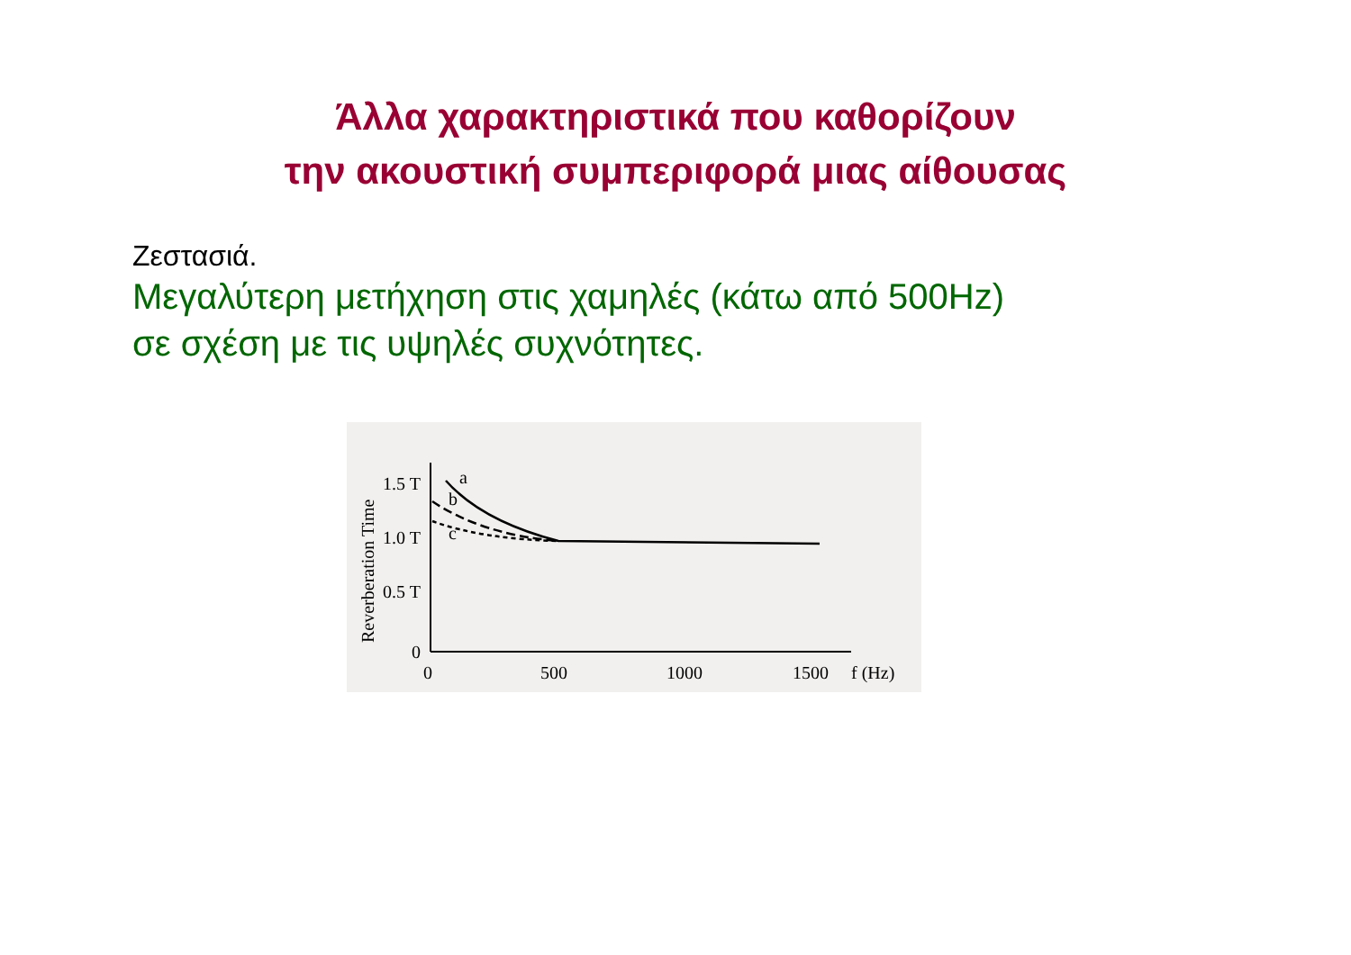Άλλα χαρακτηριστικά που καθορίζουν
την ακουστική συμπεριφορά μιας αίθουσας
Ζεστασιά.
Μεγαλύτερη μετήχηση στις χαμηλές (κάτω από 500Hz)
σε σχέση με τις υψηλές συχνότητες.
Reverberation Time
1.5 T
1.0 T
0.5 T
0
0
500
1000
1500
f (Hz)
a
b
c